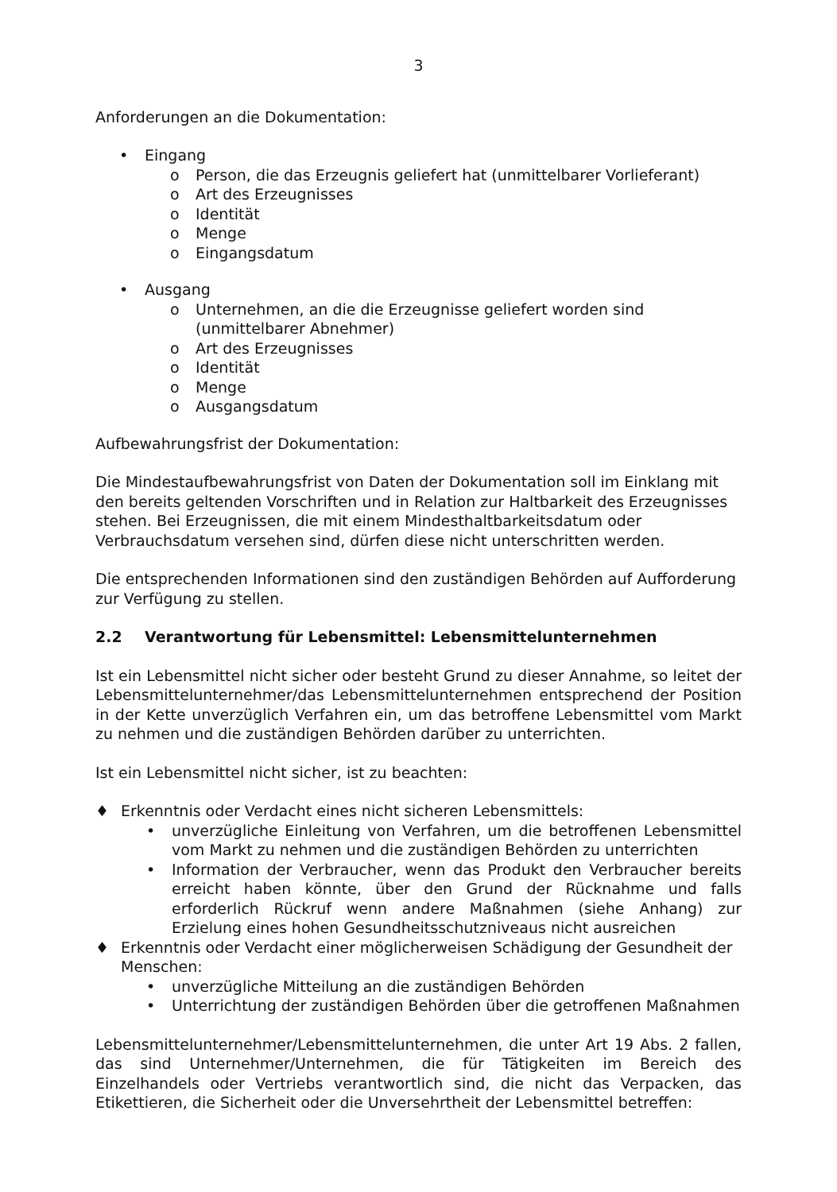3
Anforderungen an die Dokumentation:
• Eingang
o Person, die das Erzeugnis geliefert hat (unmittelbarer Vorlieferant)
o Art des Erzeugnisses
o Identität
o Menge
o Eingangsdatum
• Ausgang
o Unternehmen, an die die Erzeugnisse geliefert worden sind (unmittelbarer Abnehmer)
o Art des Erzeugnisses
o Identität
o Menge
o Ausgangsdatum
Aufbewahrungsfrist der Dokumentation:
Die Mindestaufbewahrungsfrist von Daten der Dokumentation soll im Einklang mit den bereits geltenden Vorschriften und in Relation zur Haltbarkeit des Erzeugnisses stehen. Bei Erzeugnissen, die mit einem Mindesthaltbarkeitsdatum oder Verbrauchsdatum versehen sind, dürfen diese nicht unterschritten werden.
Die entsprechenden Informationen sind den zuständigen Behörden auf Aufforderung zur Verfügung zu stellen.
2.2 Verantwortung für Lebensmittel: Lebensmittelunternehmen
Ist ein Lebensmittel nicht sicher oder besteht Grund zu dieser Annahme, so leitet der Lebensmittelunternehmer/das Lebensmittelunternehmen entsprechend der Position in der Kette unverzüglich Verfahren ein, um das betroffene Lebensmittel vom Markt zu nehmen und die zuständigen Behörden darüber zu unterrichten.
Ist ein Lebensmittel nicht sicher, ist zu beachten:
♦ Erkenntnis oder Verdacht eines nicht sicheren Lebensmittels:
• unverzügliche Einleitung von Verfahren, um die betroffenen Lebensmittel vom Markt zu nehmen und die zuständigen Behörden zu unterrichten
• Information der Verbraucher, wenn das Produkt den Verbraucher bereits erreicht haben könnte, über den Grund der Rücknahme und falls erforderlich Rückruf wenn andere Maßnahmen (siehe Anhang) zur Erzielung eines hohen Gesundheitsschutzniveaus nicht ausreichen
♦ Erkenntnis oder Verdacht einer möglicherweisen Schädigung der Gesundheit der Menschen:
• unverzügliche Mitteilung an die zuständigen Behörden
• Unterrichtung der zuständigen Behörden über die getroffenen Maßnahmen
Lebensmittelunternehmer/Lebensmittelunternehmen, die unter Art 19 Abs. 2 fallen, das sind Unternehmer/Unternehmen, die für Tätigkeiten im Bereich des Einzelhandels oder Vertriebs verantwortlich sind, die nicht das Verpacken, das Etikettieren, die Sicherheit oder die Unversehrtheit der Lebensmittel betreffen: